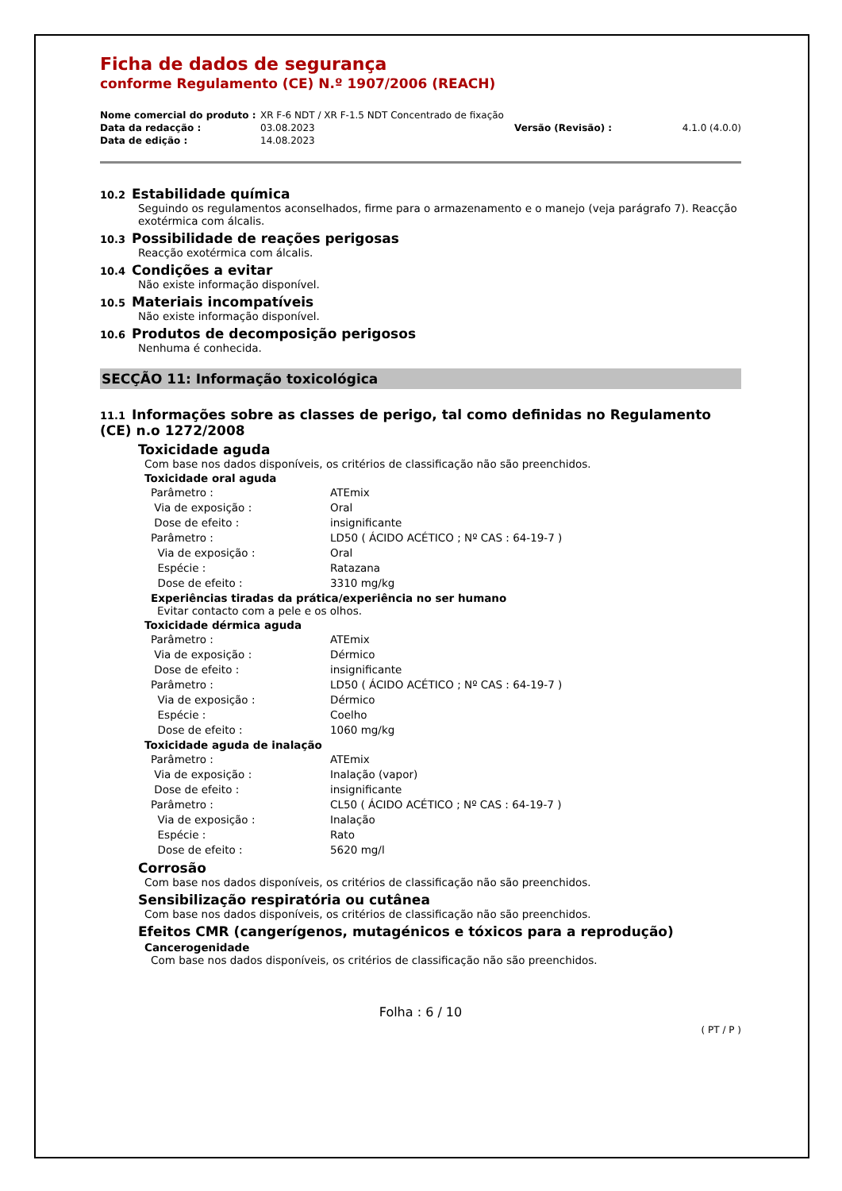Ficha de dados de segurança
conforme Regulamento (CE) N.º 1907/2006 (REACH)
| Nome comercial do produto : | XR F-6 NDT / XR F-1.5 NDT Concentrado de fixação | | |
| Data da redacção : | 03.08.2023 | Versão (Revisão) : | 4.1.0 (4.0.0) |
| Data de edição : | 14.08.2023 | | |
10.2 Estabilidade química
Seguindo os regulamentos aconselhados, firme para o armazenamento e o manejo (veja parágrafo 7). Reacção exotérmica com álcalis.
10.3 Possibilidade de reações perigosas
Reacção exotérmica com álcalis.
10.4 Condições a evitar
Não existe informação disponível.
10.5 Materiais incompatíveis
Não existe informação disponível.
10.6 Produtos de decomposição perigosos
Nenhuma é conhecida.
SECÇÃO 11: Informação toxicológica
11.1 Informações sobre as classes de perigo, tal como definidas no Regulamento (CE) n.o 1272/2008
Toxicidade aguda
Com base nos dados disponíveis, os critérios de classificação não são preenchidos.
Toxicidade oral aguda
| Parâmetro : | ATEmix |
| Via de exposição : | Oral |
| Dose de efeito : | insignificante |
| Parâmetro : | LD50 ( ÁCIDO ACÉTICO ; Nº CAS : 64-19-7 ) |
| Via de exposição : | Oral |
| Espécie : | Ratazana |
| Dose de efeito : | 3310 mg/kg |
Experiências tiradas da prática/experiência no ser humano
Evitar contacto com a pele e os olhos.
Toxicidade dérmica aguda
| Parâmetro : | ATEmix |
| Via de exposição : | Dérmico |
| Dose de efeito : | insignificante |
| Parâmetro : | LD50 ( ÁCIDO ACÉTICO ; Nº CAS : 64-19-7 ) |
| Via de exposição : | Dérmico |
| Espécie : | Coelho |
| Dose de efeito : | 1060 mg/kg |
Toxicidade aguda de inalação
| Parâmetro : | ATEmix |
| Via de exposição : | Inalação (vapor) |
| Dose de efeito : | insignificante |
| Parâmetro : | CL50 ( ÁCIDO ACÉTICO ; Nº CAS : 64-19-7 ) |
| Via de exposição : | Inalação |
| Espécie : | Rato |
| Dose de efeito : | 5620 mg/l |
Corrosão
Com base nos dados disponíveis, os critérios de classificação não são preenchidos.
Sensibilização respiratória ou cutânea
Com base nos dados disponíveis, os critérios de classificação não são preenchidos.
Efeitos CMR (cangerígenos, mutagénicos e tóxicos para a reprodução)
Cancerogenidade
Com base nos dados disponíveis, os critérios de classificação não são preenchidos.
Folha : 6 / 10
( PT / P )